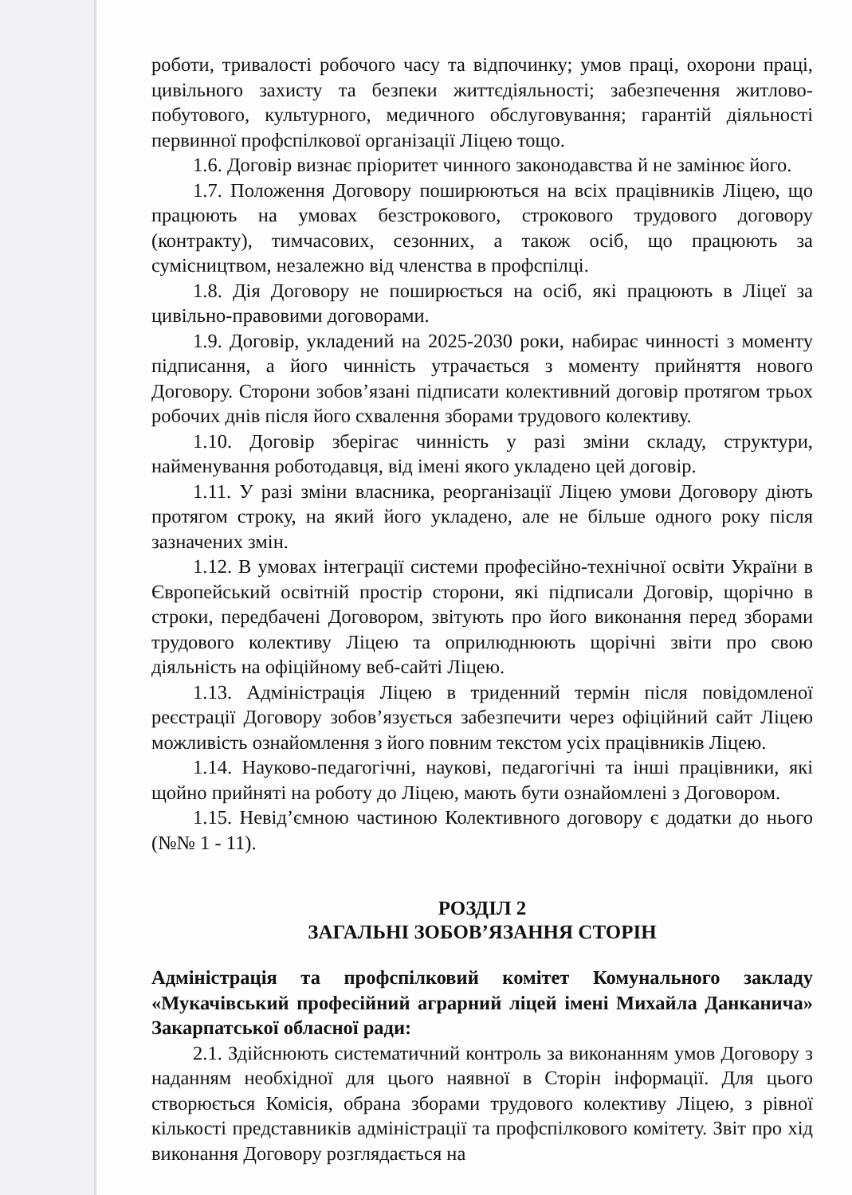роботи, тривалості робочого часу та відпочинку; умов праці, охорони праці, цивільного захисту та безпеки життєдіяльності; забезпечення житлово-побутового, культурного, медичного обслуговування; гарантій діяльності первинної профспілкової організації Ліцею тощо.
1.6. Договір визнає пріоритет чинного законодавства й не замінює його.
1.7. Положення Договору поширюються на всіх працівників Ліцею, що працюють на умовах безстрокового, строкового трудового договору (контракту), тимчасових, сезонних, а також осіб, що працюють за сумісництвом, незалежно від членства в профспілці.
1.8. Дія Договору не поширюється на осіб, які працюють в Ліцеї за цивільно-правовими договорами.
1.9. Договір, укладений на 2025-2030 роки, набирає чинності з моменту підписання, а його чинність утрачається з моменту прийняття нового Договору. Сторони зобов’язані підписати колективний договір протягом трьох робочих днів після його схвалення зборами трудового колективу.
1.10. Договір зберігає чинність у разі зміни складу, структури, найменування роботодавця, від імені якого укладено цей договір.
1.11. У разі зміни власника, реорганізації Ліцею умови Договору діють протягом строку, на який його укладено, але не більше одного року після зазначених змін.
1.12. В умовах інтеграції системи професійно-технічної освіти України в Європейський освітній простір сторони, які підписали Договір, щорічно в строки, передбачені Договором, звітують про його виконання перед зборами трудового колективу Ліцею та оприлюднюють щорічні звіти про свою діяльність на офіційному веб-сайті Ліцею.
1.13. Адміністрація Ліцею в триденний термін після повідомленої реєстрації Договору зобов’язується забезпечити через офіційний сайт Ліцею можливість ознайомлення з його повним текстом усіх працівників Ліцею.
1.14. Науково-педагогічні, наукові, педагогічні та інші працівники, які щойно прийняті на роботу до Ліцею, мають бути ознайомлені з Договором.
1.15. Невід’ємною частиною Колективного договору є додатки до нього (№№ 1 - 11).
РОЗДІЛ 2
ЗАГАЛЬНІ ЗОБОВ’ЯЗАННЯ СТОРІН
Адміністрація та профспілковий комітет Комунального закладу «Мукачівський професійний аграрний ліцей імені Михайла Данканича» Закарпатської обласної ради:
2.1. Здійснюють систематичний контроль за виконанням умов Договору з наданням необхідної для цього наявної в Сторін інформації. Для цього створюється Комісія, обрана зборами трудового колективу Ліцею, з рівної кількості представників адміністрації та профспілкового комітету. Звіт про хід виконання Договору розглядається на